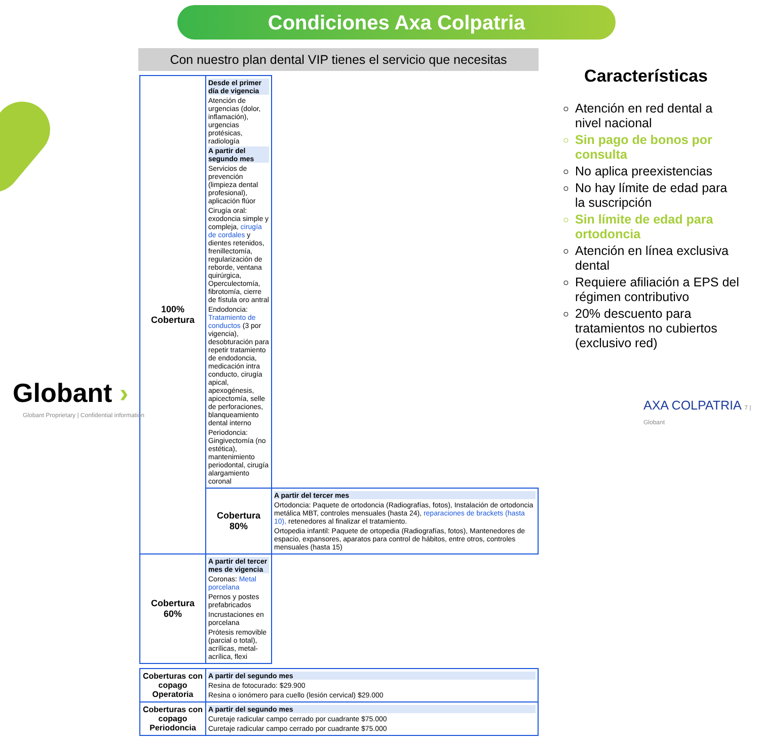Condiciones Axa Colpatria
Con nuestro plan dental VIP tienes el servicio que necesitas
| 100% Cobertura | Desde el primer día de vigencia Atención de urgencias (dolor, inflamación), urgencias protésicas, radiología A partir del segundo mes Servicios de prevención (limpieza dental profesional), aplicación flúor Cirugía oral: exodoncia simple y compleja, cirugía de cordales y dientes retenidos, frenillectomía, regularización de reborde, ventana quirúrgica, Operculectomía, fibrotomía, cierre de fístula oro antral Endodoncia: Tratamiento de conductos (3 por vigencia), desobturación para repetir tratamiento de endodoncia, medicación intra conducto, cirugía apical, apexogénesis, apicectomía, selle de perforaciones, blanqueamiento dental interno Periodoncia: Gingivectomía (no estética), mantenimiento periodontal, cirugía alargamiento coronal | |
| | Cobertura 80% | A partir del tercer mes Ortodoncia: Paquete de ortodoncia (Radiografías, fotos), Instalación de ortodoncia metálica MBT, controles mensuales (hasta 24), reparaciones de brackets (hasta 10), retenedores al finalizar el tratamiento. Ortopedia infantil: Paquete de ortopedia (Radiografías, fotos), Mantenedores de espacio, expansores, aparatos para control de hábitos, entre otros, controles mensuales (hasta 15) |
| Cobertura 60% | A partir del tercer mes de vigencia Coronas: Metal porcelana Pernos y postes prefabricados Incrustaciones en porcelana Prótesis removible (parcial o total), acrílicas, metal-acrílica, flexi | |
| Coberturas con copago Operatoria | A partir del segundo mes Resina de fotocurado: $29.900 Resina o ionómero para cuello (lesión cervical) $29.000 |
| Coberturas con copago Periodoncia | A partir del segundo mes Curetaje radicular campo cerrado por cuadrante $75.000 Curetaje radicular campo cerrado por cuadrante $75.000 |
Características
Atención en red dental a nivel nacional
Sin pago de bonos por consulta
No aplica preexistencias
No hay límite de edad para la suscripción
Sin límite de edad para ortodoncia
Atención en línea exclusiva dental
Requiere afiliación a EPS del régimen contributivo
20% descuento para tratamientos no cubiertos (exclusivo red)
Globant ›
Globant Proprietary | Confidential information
AXA COLPATRIA 7 | Globant